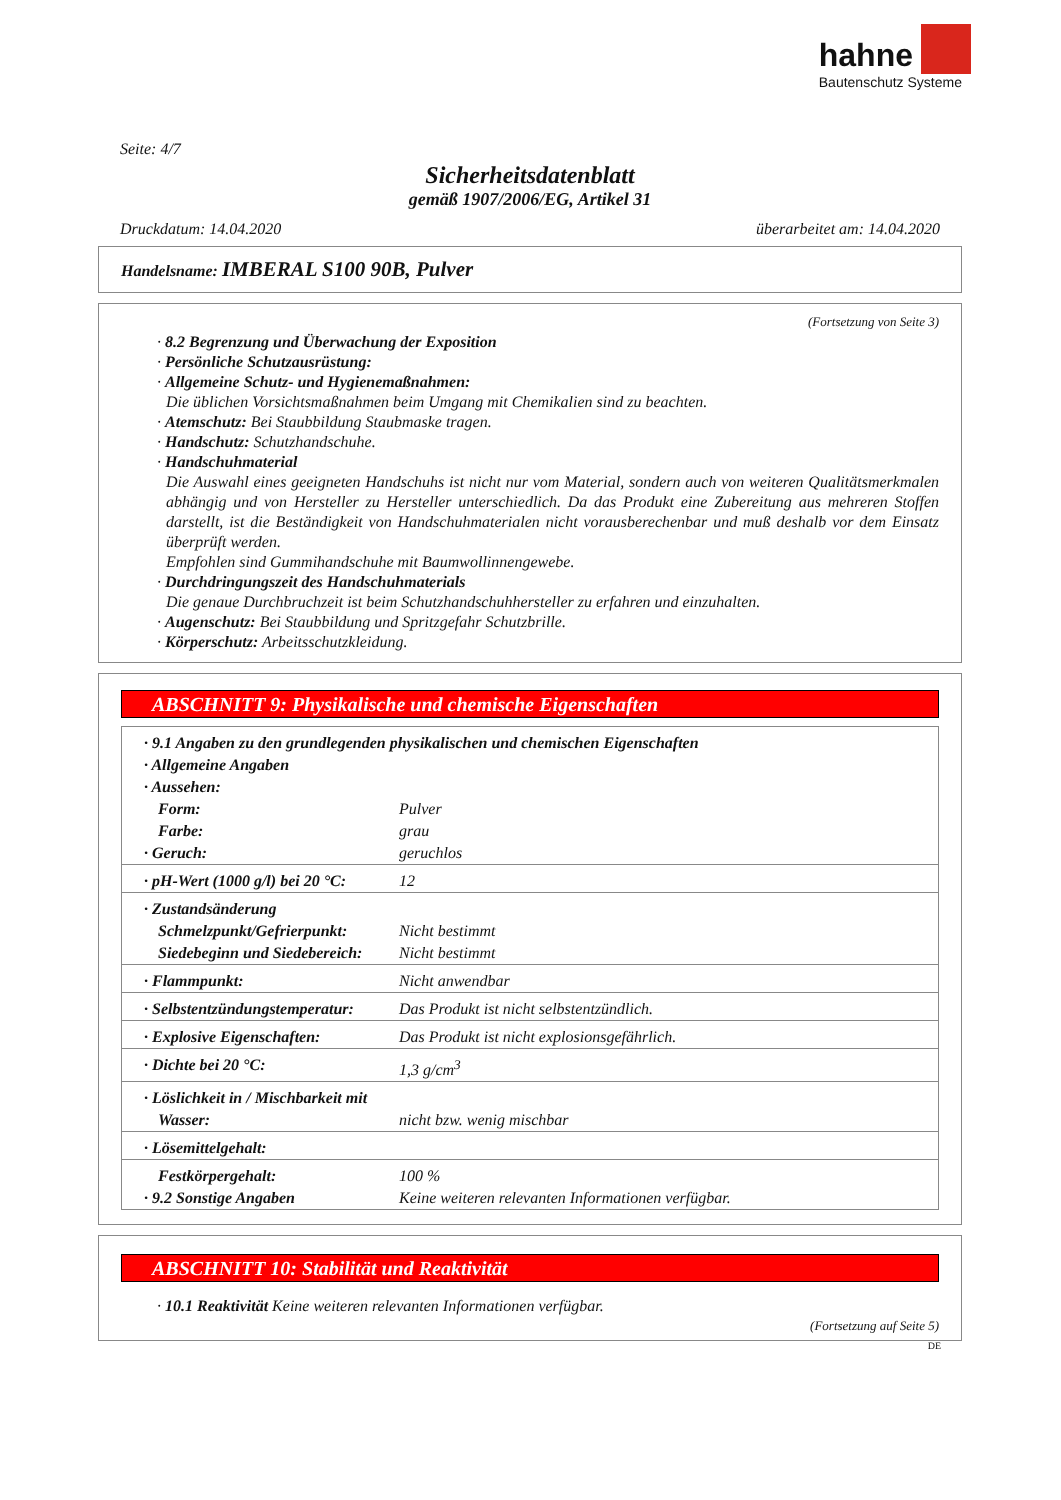hahne
Bautenschutz Systeme
Seite: 4/7
Sicherheitsdatenblatt
gemäß 1907/2006/EG, Artikel 31
Druckdatum: 14.04.2020 überarbeitet am: 14.04.2020
Handelsname: IMBERAL S100 90B, Pulver
(Fortsetzung von Seite 3)
· 8.2 Begrenzung und Überwachung der Exposition
· Persönliche Schutzausrüstung:
· Allgemeine Schutz- und Hygienemaßnahmen:
Die üblichen Vorsichtsmaßnahmen beim Umgang mit Chemikalien sind zu beachten.
· Atemschutz: Bei Staubbildung Staubmaske tragen.
· Handschutz: Schutzhandschuhe.
· Handschuhmaterial
Die Auswahl eines geeigneten Handschuhs ist nicht nur vom Material, sondern auch von weiteren Qualitätsmerkmalen abhängig und von Hersteller zu Hersteller unterschiedlich. Da das Produkt eine Zubereitung aus mehreren Stoffen darstellt, ist die Beständigkeit von Handschuhmaterialen nicht vorausberechenbar und muß deshalb vor dem Einsatz überprüft werden.
Empfohlen sind Gummihandschuhe mit Baumwollinnengewebe.
· Durchdringungszeit des Handschuhmaterials
Die genaue Durchbruchzeit ist beim Schutzhandschuhhersteller zu erfahren und einzuhalten.
· Augenschutz: Bei Staubbildung und Spritzgefahr Schutzbrille.
· Körperschutz: Arbeitsschutzkleidung.
ABSCHNITT 9: Physikalische und chemische Eigenschaften
| · 9.1 Angaben zu den grundlegenden physikalischen und chemischen Eigenschaften | |
| · Allgemeine Angaben | |
| · Aussehen: | |
| Form: | Pulver |
| Farbe: | grau |
| · Geruch: | geruchlos |
| · pH-Wert (1000 g/l) bei 20 °C: | 12 |
| · Zustandsänderung | |
| Schmelzpunkt/Gefrierpunkt: | Nicht bestimmt |
| Siedebeginn und Siedebereich: | Nicht bestimmt |
| · Flammpunkt: | Nicht anwendbar |
| · Selbstentzündungstemperatur: | Das Produkt ist nicht selbstentzündlich. |
| · Explosive Eigenschaften: | Das Produkt ist nicht explosionsgefährlich. |
| · Dichte bei 20 °C: | 1,3 g/cm<sup>3</sup> |
| · Löslichkeit in / Mischbarkeit mit | |
| Wasser: | nicht bzw. wenig mischbar |
| · Lösemittelgehalt: | |
| Festkörpergehalt: | 100 % |
| · 9.2 Sonstige Angaben | Keine weiteren relevanten Informationen verfügbar. |
ABSCHNITT 10: Stabilität und Reaktivität
· 10.1 Reaktivität Keine weiteren relevanten Informationen verfügbar.
(Fortsetzung auf Seite 5)
DE